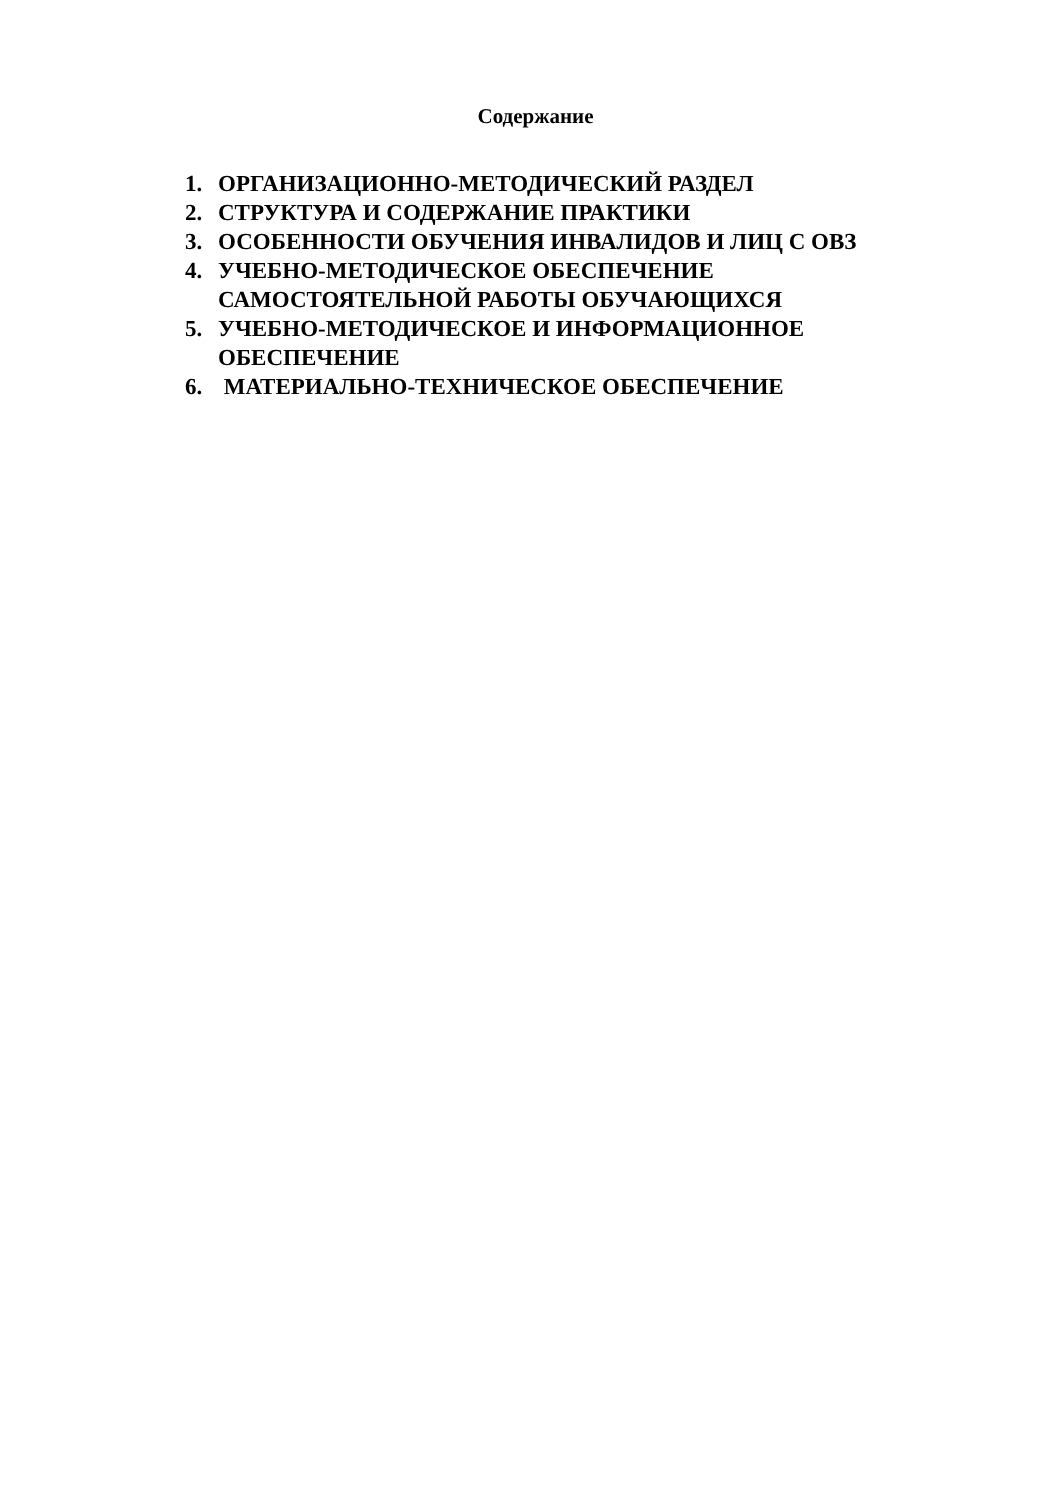Содержание
1. ОРГАНИЗАЦИОННО-МЕТОДИЧЕСКИЙ РАЗДЕЛ
2. СТРУКТУРА И СОДЕРЖАНИЕ ПРАКТИКИ
3. ОСОБЕННОСТИ ОБУЧЕНИЯ ИНВАЛИДОВ И ЛИЦ С ОВЗ
4. УЧЕБНО-МЕТОДИЧЕСКОЕ ОБЕСПЕЧЕНИЕ
САМОСТОЯТЕЛЬНОЙ РАБОТЫ ОБУЧАЮЩИХСЯ
5. УЧЕБНО-МЕТОДИЧЕСКОЕ И ИНФОРМАЦИОННОЕ
ОБЕСПЕЧЕНИЕ
6. МАТЕРИАЛЬНО-ТЕХНИЧЕСКОЕ ОБЕСПЕЧЕНИЕ